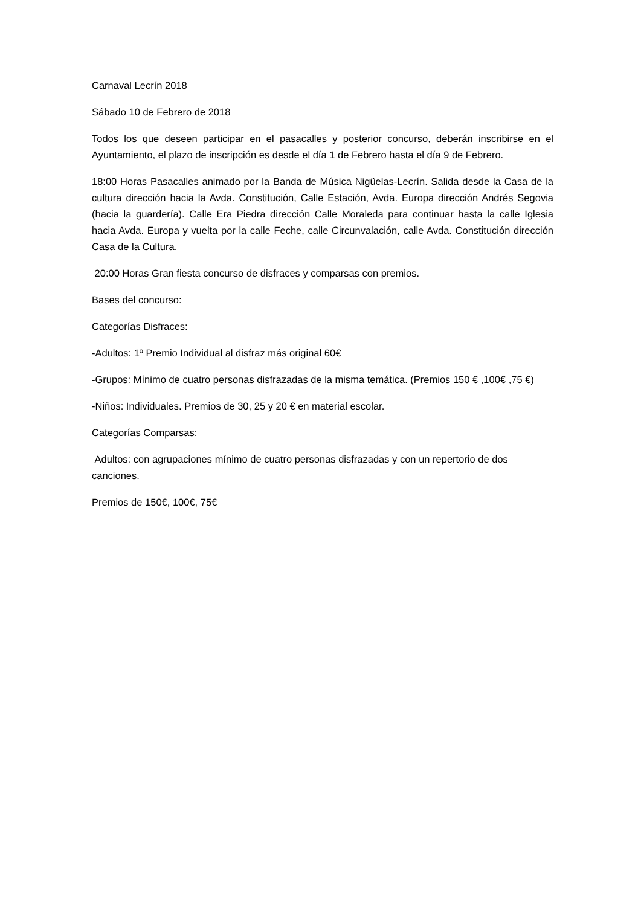Carnaval Lecrín 2018
Sábado 10 de Febrero de 2018
Todos los que deseen participar en el pasacalles y posterior concurso, deberán inscribirse en el Ayuntamiento, el plazo de inscripción es desde el día 1 de Febrero hasta el día 9 de Febrero.
18:00 Horas Pasacalles animado por la Banda de Música Nigüelas-Lecrín. Salida desde la Casa de la cultura dirección hacia la Avda. Constitución, Calle Estación, Avda. Europa dirección Andrés Segovia (hacia la guardería). Calle Era Piedra dirección Calle Moraleda para continuar hasta la calle Iglesia hacia Avda. Europa y vuelta por la calle Feche, calle Circunvalación, calle Avda. Constitución dirección Casa de la Cultura.
20:00 Horas Gran fiesta concurso de disfraces y comparsas con premios.
Bases del concurso:
Categorías Disfraces:
-Adultos: 1º Premio Individual al disfraz más original 60€
-Grupos: Mínimo de cuatro personas disfrazadas de la misma temática. (Premios 150 € ,100€ ,75 €)
-Niños: Individuales. Premios de 30, 25 y 20 € en material escolar.
Categorías Comparsas:
Adultos: con agrupaciones mínimo de cuatro personas disfrazadas y con un repertorio de dos canciones.
Premios de 150€, 100€, 75€